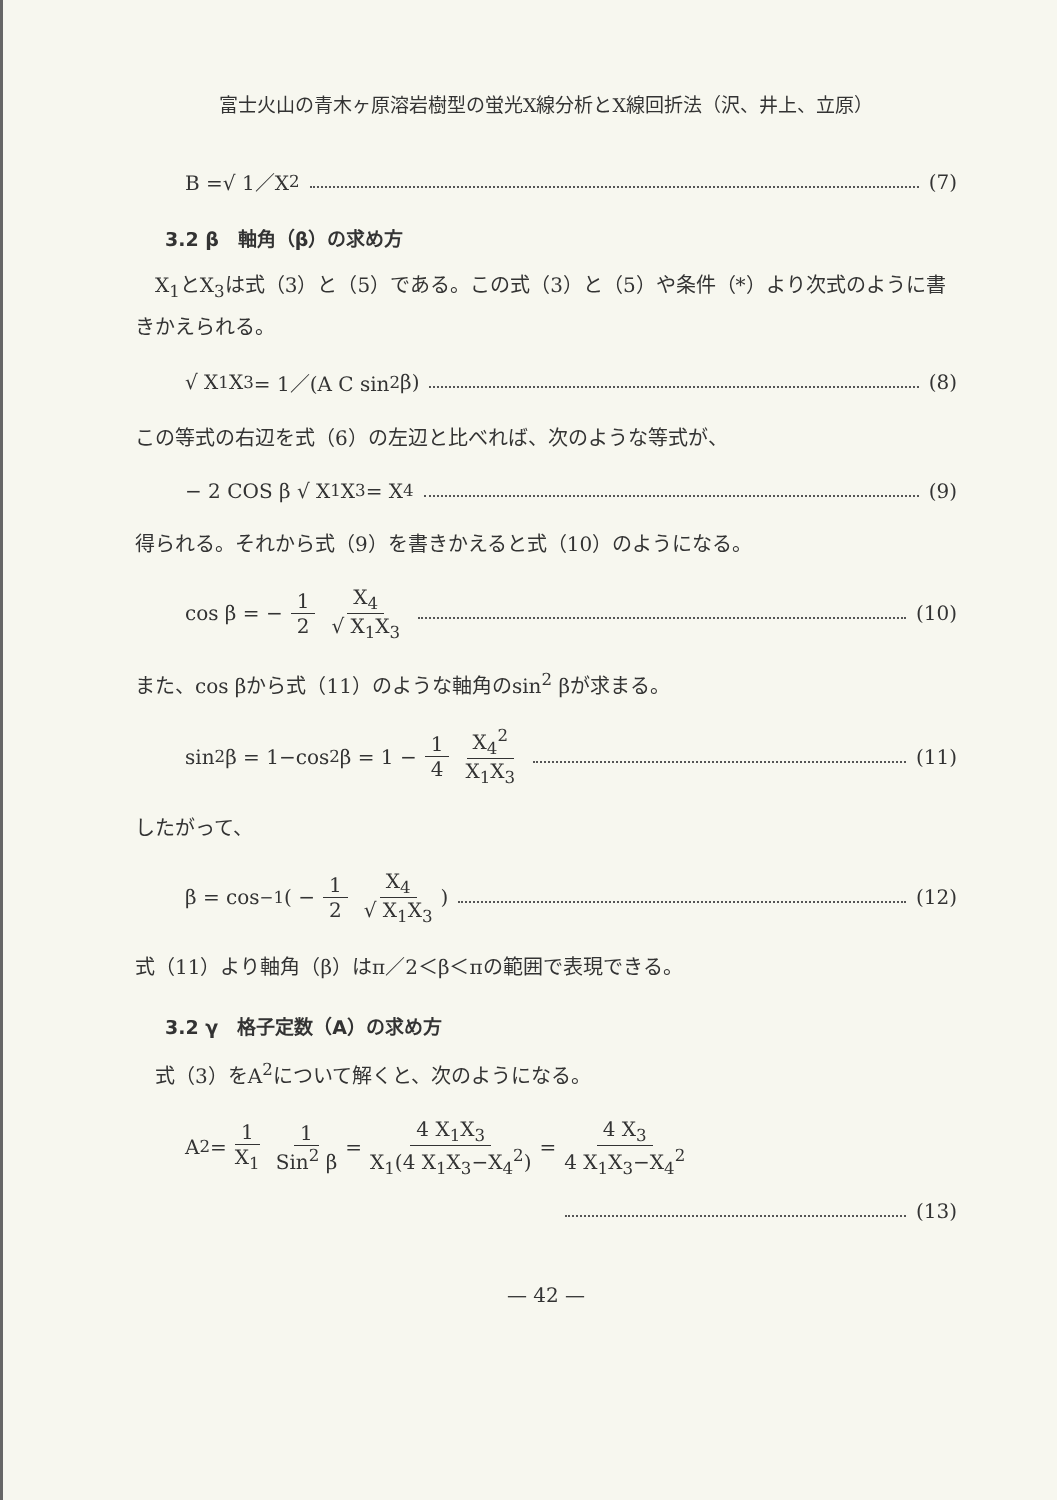富士火山の青木ヶ原溶岩樹型の蛍光X線分析とX線回折法（沢、井上、立原）
B =√ 1／X<sub>2</sub> (7)
3.2 β　軸角（β）の求め方
　X<sub>1</sub>とX<sub>3</sub>は式（3）と（5）である。この式（3）と（5）や条件（*）より次式のように書きかえられる。
√ X<sub>1</sub>X<sub>3</sub> = 1／(A C sin<sup>2</sup> β) (8)
この等式の右辺を式（6）の左辺と比べれば、次のような等式が、
− 2 COS β √ X<sub>1</sub>X<sub>3</sub> = X<sub>4</sub> (9)
得られる。それから式（9）を書きかえると式（10）のようになる。
cos β = − 1 2 X<sub>4</sub> √ X<sub>1</sub>X<sub>3</sub> (10)
また、cos βから式（11）のような軸角のsin<sup>2</sup> βが求まる。
sin<sup>2</sup> β = 1−cos<sup>2</sup> β = 1 − 1 4 X<sub>4</sub><sup>2</sup> X<sub>1</sub>X<sub>3</sub> (11)
したがって、
β = cos<sup>−1</sup> ( − 1 2 X<sub>4</sub> √ X<sub>1</sub>X<sub>3</sub> ) (12)
式（11）より軸角（β）はπ／2＜β＜πの範囲で表現できる。
3.2 γ　格子定数（A）の求め方
　式（3）をA<sup>2</sup>について解くと、次のようになる。
A<sup>2</sup> = 1 X<sub>1</sub> 1 Sin<sup>2</sup> β = 4 X<sub>1</sub>X<sub>3</sub> X<sub>1</sub>(4 X<sub>1</sub>X<sub>3</sub>−X<sub>4</sub><sup>2</sup>) = 4 X<sub>3</sub> 4 X<sub>1</sub>X<sub>3</sub>−X<sub>4</sub><sup>2</sup>
(13)
— 42 —